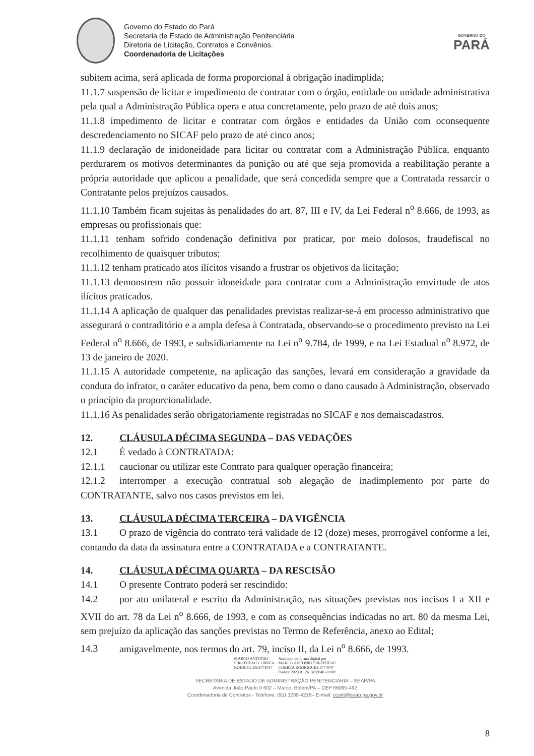Governo do Estado do Pará
Secretaria de Estado de Administração Penitenciária
Diretoria de Licitação, Contratos e Convênios.
Coordenadoria de Licitações
GOVERNO DO
PARÁ
subitem acima, será aplicada de forma proporcional à obrigação inadimplida;
11.1.7 suspensão de licitar e impedimento de contratar com o órgão, entidade ou unidade administrativa pela qual a Administração Pública opera e atua concretamente, pelo prazo de até dois anos;
11.1.8 impedimento de licitar e contratar com órgãos e entidades da União com oconsequente descredenciamento no SICAF pelo prazo de até cinco anos;
11.1.9 declaração de inidoneidade para licitar ou contratar com a Administração Pública, enquanto perdurarem os motivos determinantes da punição ou até que seja promovida a reabilitação perante a própria autoridade que aplicou a penalidade, que será concedida sempre que a Contratada ressarcir o Contratante pelos prejuízos causados.
11.1.10 Também ficam sujeitas às penalidades do art. 87, III e IV, da Lei Federal n<sup>o</sup> 8.666, de 1993, as empresas ou profissionais que:
11.1.11 tenham sofrido condenação definitiva por praticar, por meio dolosos, fraudefiscal no recolhimento de quaisquer tributos;
11.1.12 tenham praticado atos ilícitos visando a frustrar os objetivos da licitação;
11.1.13 demonstrem não possuir idoneidade para contratar com a Administração emvirtude de atos ilícitos praticados.
11.1.14 A aplicação de qualquer das penalidades previstas realizar-se-á em processo administrativo que assegurará o contraditório e a ampla defesa à Contratada, observando-se o procedimento previsto na Lei Federal n<sup>o</sup> 8.666, de 1993, e subsidiariamente na Lei n<sup>o</sup> 9.784, de 1999, e na Lei Estadual n<sup>o</sup> 8.972, de 13 de janeiro de 2020.
11.1.15 A autoridade competente, na aplicação das sanções, levará em consideração a gravidade da conduta do infrator, o caráter educativo da pena, bem como o dano causado à Administração, observado o princípio da proporcionalidade.
11.1.16 As penalidades serão obrigatoriamente registradas no SICAF e nos demaiscadastros.
12. CLÁUSULA DÉCIMA SEGUNDA – DAS VEDAÇÕES
12.1 É vedado à CONTRATADA:
12.1.1 caucionar ou utilizar este Contrato para qualquer operação financeira;
12.1.2 interromper a execução contratual sob alegação de inadimplemento por parte do CONTRATANTE, salvo nos casos previstos em lei.
13. CLÁUSULA DÉCIMA TERCEIRA – DA VIGÊNCIA
13.1 O prazo de vigência do contrato terá validade de 12 (doze) meses, prorrogável conforme a lei, contando da data da assinatura entre a CONTRATADA e a CONTRATANTE.
14. CLÁUSULA DÉCIMA QUARTA – DA RESCISÃO
14.1 O presente Contrato poderá ser rescindido:
14.2 por ato unilateral e escrito da Administração, nas situações previstas nos incisos I a XII e XVII do art. 78 da Lei n<sup>o</sup> 8.666, de 1993, e com as consequências indicadas no art. 80 da mesma Lei, sem prejuízo da aplicação das sanções previstas no Termo de Referência, anexo ao Edital;
14.3 amigavelmente, nos termos do art. 79, inciso II, da Lei n<sup>o</sup> 8.666, de 1993.
MARCO ANTONIO
SIROTHEAU CORREA
RODRIGUES:5774047
Assinado de forma digital por
MARCO ANTONIO SIROTHEAU
CORREA RODRIGUES:5774047
Dados: 2023.01.26 16:59:40 -03'00'
SECRETARIA DE ESTADO DE ADMINISTRAÇÃO PENITENCIÁRIA – SEAP/PA
Avenida João Paulo II 602 – Marco, Belém/PA – CEP 66095-492
Coordenadoria de Contratos - Telefone: (91) 3239-4216– E-mail: ccont@seap.pa.gov.br
8